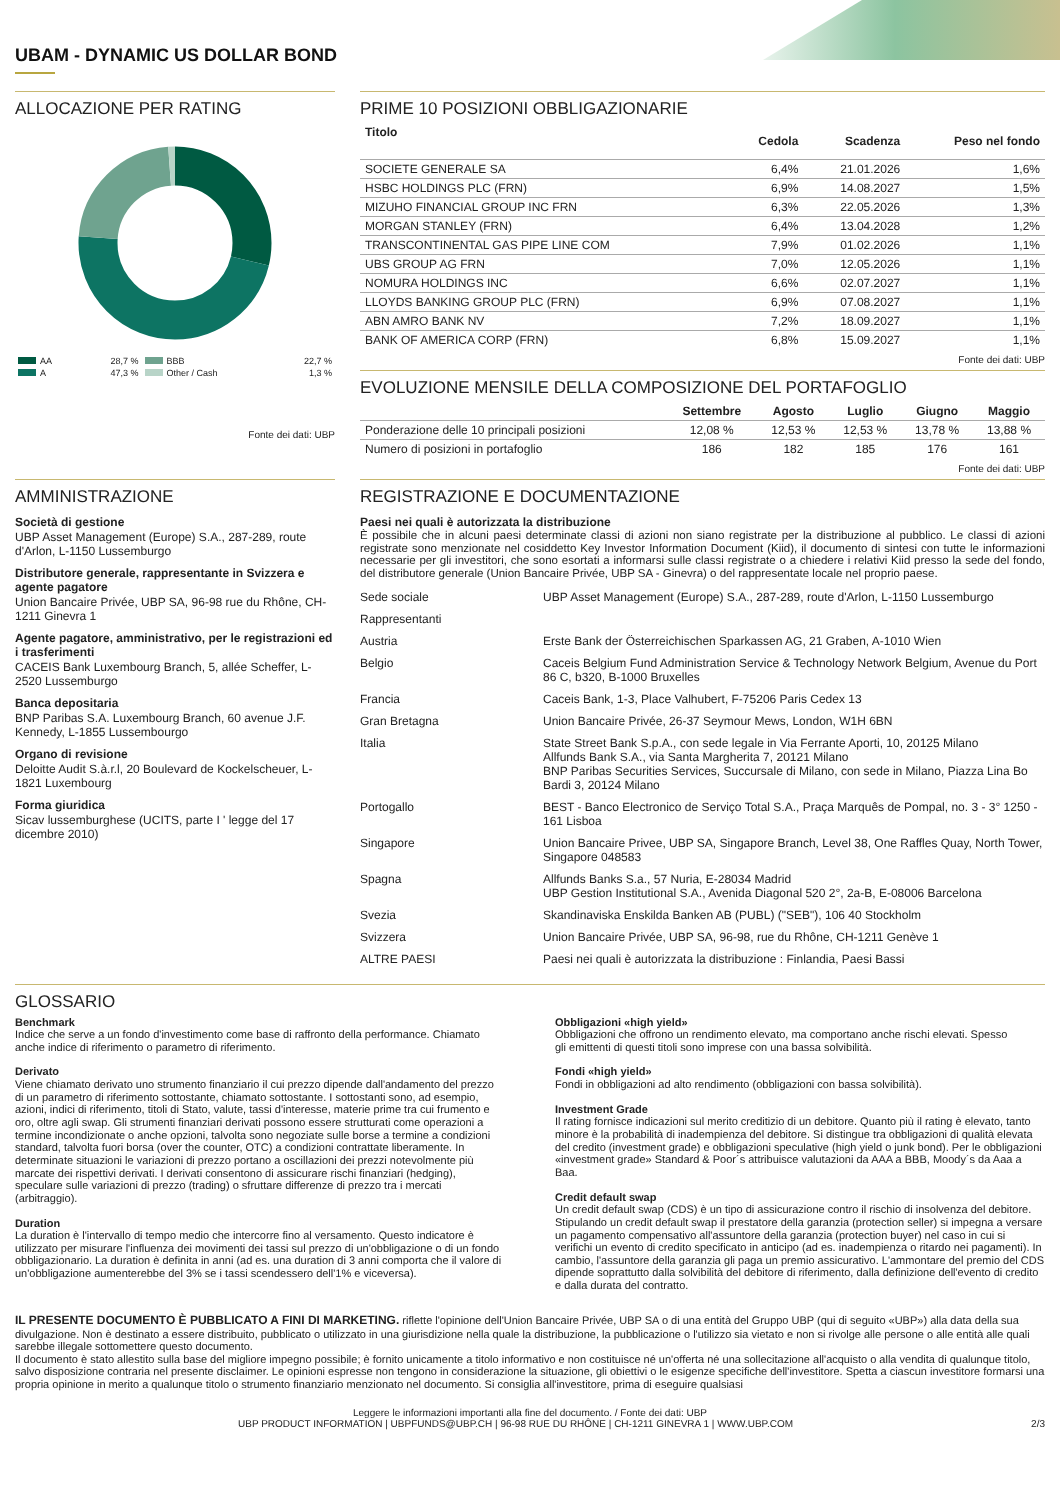UBAM - DYNAMIC US DOLLAR BOND
ALLOCAZIONE PER RATING
| AA | 28,7 % | BBB | 22,7 % |
| A | 47,3 % | Other / Cash | 1,3 % |
Fonte dei dati: UBP
PRIME 10 POSIZIONI OBBLIGAZIONARIE
| Titolo | Cedola | Scadenza | Peso nel fondo |
| --- | --- | --- | --- |
| SOCIETE GENERALE SA | 6,4% | 21.01.2026 | 1,6% |
| HSBC HOLDINGS PLC (FRN) | 6,9% | 14.08.2027 | 1,5% |
| MIZUHO FINANCIAL GROUP INC FRN | 6,3% | 22.05.2026 | 1,3% |
| MORGAN STANLEY (FRN) | 6,4% | 13.04.2028 | 1,2% |
| TRANSCONTINENTAL GAS PIPE LINE COM | 7,9% | 01.02.2026 | 1,1% |
| UBS GROUP AG FRN | 7,0% | 12.05.2026 | 1,1% |
| NOMURA HOLDINGS INC | 6,6% | 02.07.2027 | 1,1% |
| LLOYDS BANKING GROUP PLC (FRN) | 6,9% | 07.08.2027 | 1,1% |
| ABN AMRO BANK NV | 7,2% | 18.09.2027 | 1,1% |
| BANK OF AMERICA CORP (FRN) | 6,8% | 15.09.2027 | 1,1% |
Fonte dei dati: UBP
EVOLUZIONE MENSILE DELLA COMPOSIZIONE DEL PORTAFOGLIO
| | Settembre | Agosto | Luglio | Giugno | Maggio |
| --- | --- | --- | --- | --- | --- |
| Ponderazione delle 10 principali posizioni | 12,08 % | 12,53 % | 12,53 % | 13,78 % | 13,88 % |
| Numero di posizioni in portafoglio | 186 | 182 | 185 | 176 | 161 |
Fonte dei dati: UBP
AMMINISTRAZIONE
Società di gestione
UBP Asset Management (Europe) S.A., 287-289, route d'Arlon, L-1150 Lussemburgo
Distributore generale, rappresentante in Svizzera e agente pagatore
Union Bancaire Privée, UBP SA, 96-98 rue du Rhône, CH-1211 Ginevra 1
Agente pagatore, amministrativo, per le registrazioni ed i trasferimenti
CACEIS Bank Luxembourg Branch, 5, allée Scheffer, L-2520 Lussemburgo
Banca depositaria
BNP Paribas S.A. Luxembourg Branch, 60 avenue J.F. Kennedy, L-1855 Lussembourgo
Organo di revisione
Deloitte Audit S.à.r.l, 20 Boulevard de Kockelscheuer, L-1821 Luxembourg
Forma giuridica
Sicav lussemburghese (UCITS, parte I ' legge del 17 dicembre 2010)
REGISTRAZIONE E DOCUMENTAZIONE
Paesi nei quali è autorizzata la distribuzione
È possibile che in alcuni paesi determinate classi di azioni non siano registrate per la distribuzione al pubblico. Le classi di azioni registrate sono menzionate nel cosiddetto Key Investor Information Document (Kiid), il documento di sintesi con tutte le informazioni necessarie per gli investitori, che sono esortati a informarsi sulle classi registrate o a chiedere i relativi Kiid presso la sede del fondo, del distributore generale (Union Bancaire Privée, UBP SA - Ginevra) o del rappresentate locale nel proprio paese.
| Sede sociale | UBP Asset Management (Europe) S.A., 287-289, route d'Arlon, L-1150 Lussemburgo |
| Rappresentanti | |
| Austria | Erste Bank der Österreichischen Sparkassen AG, 21 Graben, A-1010 Wien |
| Belgio | Caceis Belgium Fund Administration Service & Technology Network Belgium, Avenue du Port 86 C, b320, B-1000 Bruxelles |
| Francia | Caceis Bank, 1-3, Place Valhubert, F-75206 Paris Cedex 13 |
| Gran Bretagna | Union Bancaire Privée, 26-37 Seymour Mews, London, W1H 6BN |
| Italia | State Street Bank S.p.A., con sede legale in Via Ferrante Aporti, 10, 20125 Milano Allfunds Bank S.A., via Santa Margherita 7, 20121 Milano BNP Paribas Securities Services, Succursale di Milano, con sede in Milano, Piazza Lina Bo Bardi 3, 20124 Milano |
| Portogallo | BEST - Banco Electronico de Serviço Total S.A., Praça Marquês de Pompal, no. 3 - 3° 1250 - 161 Lisboa |
| Singapore | Union Bancaire Privee, UBP SA, Singapore Branch, Level 38, One Raffles Quay, North Tower, Singapore 048583 |
| Spagna | Allfunds Banks S.a., 57 Nuria, E-28034 Madrid UBP Gestion Institutional S.A., Avenida Diagonal 520 2°, 2a-B, E-08006 Barcelona |
| Svezia | Skandinaviska Enskilda Banken AB (PUBL) ("SEB"), 106 40 Stockholm |
| Svizzera | Union Bancaire Privée, UBP SA, 96-98, rue du Rhône, CH-1211 Genève 1 |
| ALTRE PAESI | Paesi nei quali è autorizzata la distribuzione : Finlandia, Paesi Bassi |
GLOSSARIO
Benchmark
Indice che serve a un fondo d'investimento come base di raffronto della performance. Chiamato anche indice di riferimento o parametro di riferimento.
Derivato
Viene chiamato derivato uno strumento finanziario il cui prezzo dipende dall'andamento del prezzo di un parametro di riferimento sottostante, chiamato sottostante. I sottostanti sono, ad esempio, azioni, indici di riferimento, titoli di Stato, valute, tassi d'interesse, materie prime tra cui frumento e oro, oltre agli swap. Gli strumenti finanziari derivati possono essere strutturati come operazioni a termine incondizionate o anche opzioni, talvolta sono negoziate sulle borse a termine a condizioni standard, talvolta fuori borsa (over the counter, OTC) a condizioni contrattate liberamente. In determinate situazioni le variazioni di prezzo portano a oscillazioni dei prezzi notevolmente più marcate dei rispettivi derivati. I derivati consentono di assicurare rischi finanziari (hedging), speculare sulle variazioni di prezzo (trading) o sfruttare differenze di prezzo tra i mercati (arbitraggio).
Duration
La duration è l'intervallo di tempo medio che intercorre fino al versamento. Questo indicatore è utilizzato per misurare l'influenza dei movimenti dei tassi sul prezzo di un'obbligazione o di un fondo obbligazionario. La duration è definita in anni (ad es. una duration di 3 anni comporta che il valore di un'obbligazione aumenterebbe del 3% se i tassi scendessero dell'1% e viceversa).
Obbligazioni «high yield»
Obbligazioni che offrono un rendimento elevato, ma comportano anche rischi elevati. Spesso
gli emittenti di questi titoli sono imprese con una bassa solvibilità.
Fondi «high yield»
Fondi in obbligazioni ad alto rendimento (obbligazioni con bassa solvibilità).
Investment Grade
Il rating fornisce indicazioni sul merito creditizio di un debitore. Quanto più il rating è elevato, tanto minore è la probabilità di inadempienza del debitore. Si distingue tra obbligazioni di qualità elevata del credito (investment grade) e obbligazioni speculative (high yield o junk bond). Per le obbligazioni «investment grade» Standard & Poor´s attribuisce valutazioni da AAA a BBB, Moody´s da Aaa a Baa.
Credit default swap
Un credit default swap (CDS) è un tipo di assicurazione contro il rischio di insolvenza del debitore. Stipulando un credit default swap il prestatore della garanzia (protection seller) si impegna a versare un pagamento compensativo all'assuntore della garanzia (protection buyer) nel caso in cui si verifichi un evento di credito specificato in anticipo (ad es. inadempienza o ritardo nei pagamenti). In cambio, l'assuntore della garanzia gli paga un premio assicurativo. L'ammontare del premio del CDS dipende soprattutto dalla solvibilità del debitore di riferimento, dalla definizione dell'evento di credito e dalla durata del contratto.
IL PRESENTE DOCUMENTO È PUBBLICATO A FINI DI MARKETING. riflette l'opinione dell'Union Bancaire Privée, UBP SA o di una entità del Gruppo UBP (qui di seguito «UBP») alla data della sua divulgazione. Non è destinato a essere distribuito, pubblicato o utilizzato in una giurisdizione nella quale la distribuzione, la pubblicazione o l'utilizzo sia vietato e non si rivolge alle persone o alle entità alle quali sarebbe illegale sottomettere questo documento.
Il documento è stato allestito sulla base del migliore impegno possibile; è fornito unicamente a titolo informativo e non costituisce né un'offerta né una sollecitazione all'acquisto o alla vendita di qualunque titolo, salvo disposizione contraria nel presente disclaimer. Le opinioni espresse non tengono in considerazione la situazione, gli obiettivi o le esigenze specifiche dell'investitore. Spetta a ciascun investitore formarsi una propria opinione in merito a qualunque titolo o strumento finanziario menzionato nel documento. Si consiglia all'investitore, prima di eseguire qualsiasi
Leggere le informazioni importanti alla fine del documento. / Fonte dei dati: UBP
UBP PRODUCT INFORMATION | UBPFUNDS@UBP.CH | 96-98 RUE DU RHÔNE | CH-1211 GINEVRA 1 | WWW.UBP.COM 2/3